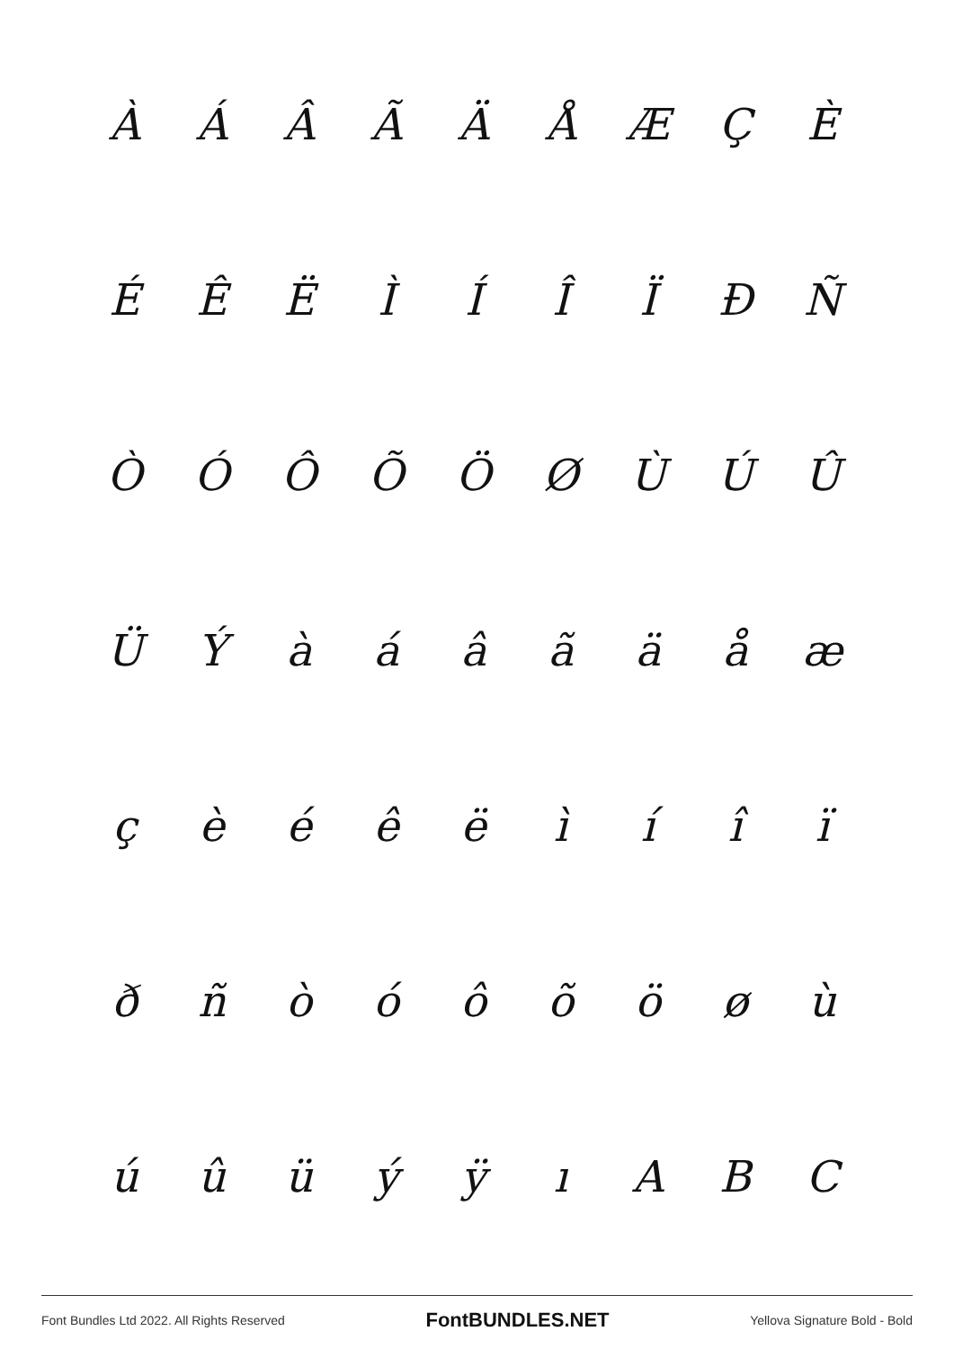ÀÁÂÃÄÅÆÇÈ
ÉÊËÌÍÎÏÐÑ
ÒÓÔÕÖØÙÚÛ
ÜÝàáâãäåæ
çèéêëìíîï
ðñòóôõöøù
úûüýÿıABC
Font Bundles Ltd 2022. All Rights Reserved FontBUNDLES.NET Yellova Signature Bold - Bold